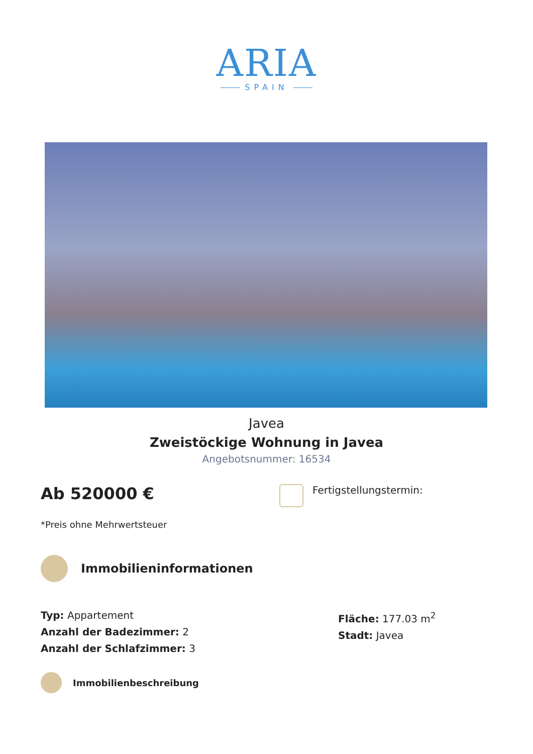ARIA
SPAIN
Javea
Zweistöckige Wohnung in Javea
Angebotsnummer: 16534
Ab 520000 €
Fertigstellungstermin:
*Preis ohne Mehrwertsteuer
Immobilieninformationen
Typ: Appartement
Anzahl der Badezimmer: 2
Anzahl der Schlafzimmer: 3
Fläche: 177.03 m<sup>2</sup>
Stadt: Javea
Immobilienbeschreibung